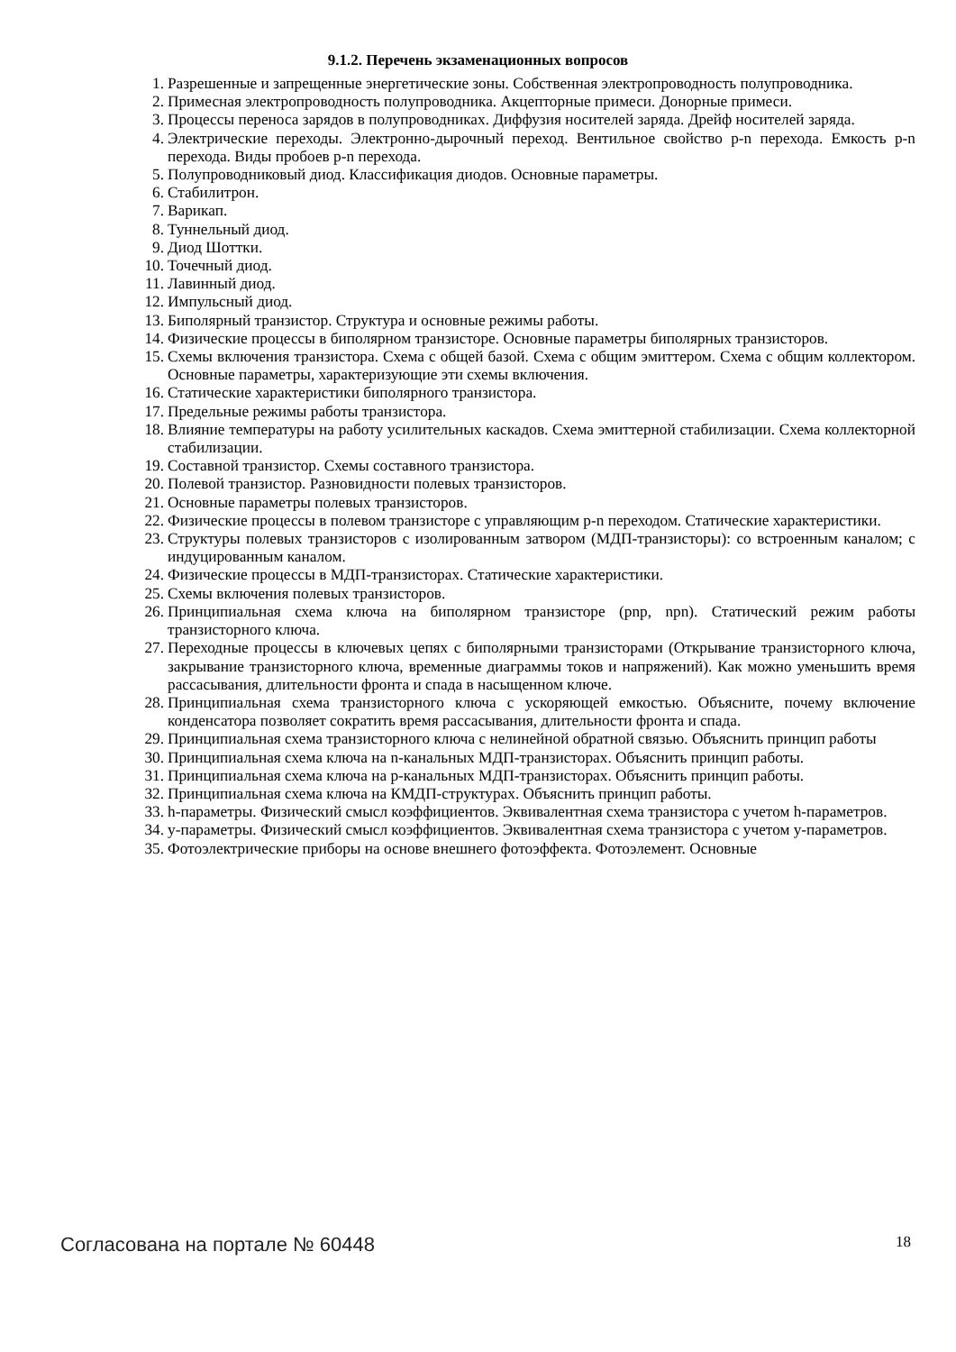9.1.2. Перечень экзаменационных вопросов
1. Разрешенные и запрещенные энергетические зоны. Собственная электропроводность полупроводника.
2. Примесная электропроводность полупроводника. Акцепторные примеси. Донорные примеси.
3. Процессы переноса зарядов в полупроводниках. Диффузия носителей заряда. Дрейф носителей заряда.
4. Электрические переходы. Электронно-дырочный переход. Вентильное свойство p-n перехода. Емкость p-n перехода. Виды пробоев p-n перехода.
5. Полупроводниковый диод. Классификация диодов. Основные параметры.
6. Стабилитрон.
7. Варикап.
8. Туннельный диод.
9. Диод Шоттки.
10. Точечный диод.
11. Лавинный диод.
12. Импульсный диод.
13. Биполярный транзистор. Структура и основные режимы работы.
14. Физические процессы в биполярном транзисторе. Основные параметры биполярных транзисторов.
15. Схемы включения транзистора. Схема с общей базой. Схема с общим эмиттером. Схема с общим коллектором. Основные параметры, характеризующие эти схемы включения.
16. Статические характеристики биполярного транзистора.
17. Предельные режимы работы транзистора.
18. Влияние температуры на работу усилительных каскадов. Схема эмиттерной стабилизации. Схема коллекторной стабилизации.
19. Составной транзистор. Схемы составного транзистора.
20. Полевой транзистор. Разновидности полевых транзисторов.
21. Основные параметры полевых транзисторов.
22. Физические процессы в полевом транзисторе с управляющим p-n переходом. Статические характеристики.
23. Структуры полевых транзисторов с изолированным затвором (МДП-транзисторы): со встроенным каналом; с индуцированным каналом.
24. Физические процессы в МДП-транзисторах. Статические характеристики.
25. Схемы включения полевых транзисторов.
26. Принципиальная схема ключа на биполярном транзисторе (pnp, npn). Статический режим работы транзисторного ключа.
27. Переходные процессы в ключевых цепях с биполярными транзисторами (Открывание транзисторного ключа, закрывание транзисторного ключа, временные диаграммы токов и напряжений). Как можно уменьшить время рассасывания, длительности фронта и спада в насыщенном ключе.
28. Принципиальная схема транзисторного ключа с ускоряющей емкостью. Объясните, почему включение конденсатора позволяет сократить время рассасывания, длительности фронта и спада.
29. Принципиальная схема транзисторного ключа с нелинейной обратной связью. Объяснить принцип работы
30. Принципиальная схема ключа на n-канальных МДП-транзисторах. Объяснить принцип работы.
31. Принципиальная схема ключа на p-канальных МДП-транзисторах. Объяснить принцип работы.
32. Принципиальная схема ключа на КМДП-структурах. Объяснить принцип работы.
33. h-параметры. Физический смысл коэффициентов. Эквивалентная схема транзистора с учетом h-параметров.
34. y-параметры. Физический смысл коэффициентов. Эквивалентная схема транзистора с учетом y-параметров.
35. Фотоэлектрические приборы на основе внешнего фотоэффекта. Фотоэлемент. Основные
Согласована на портале № 60448 18